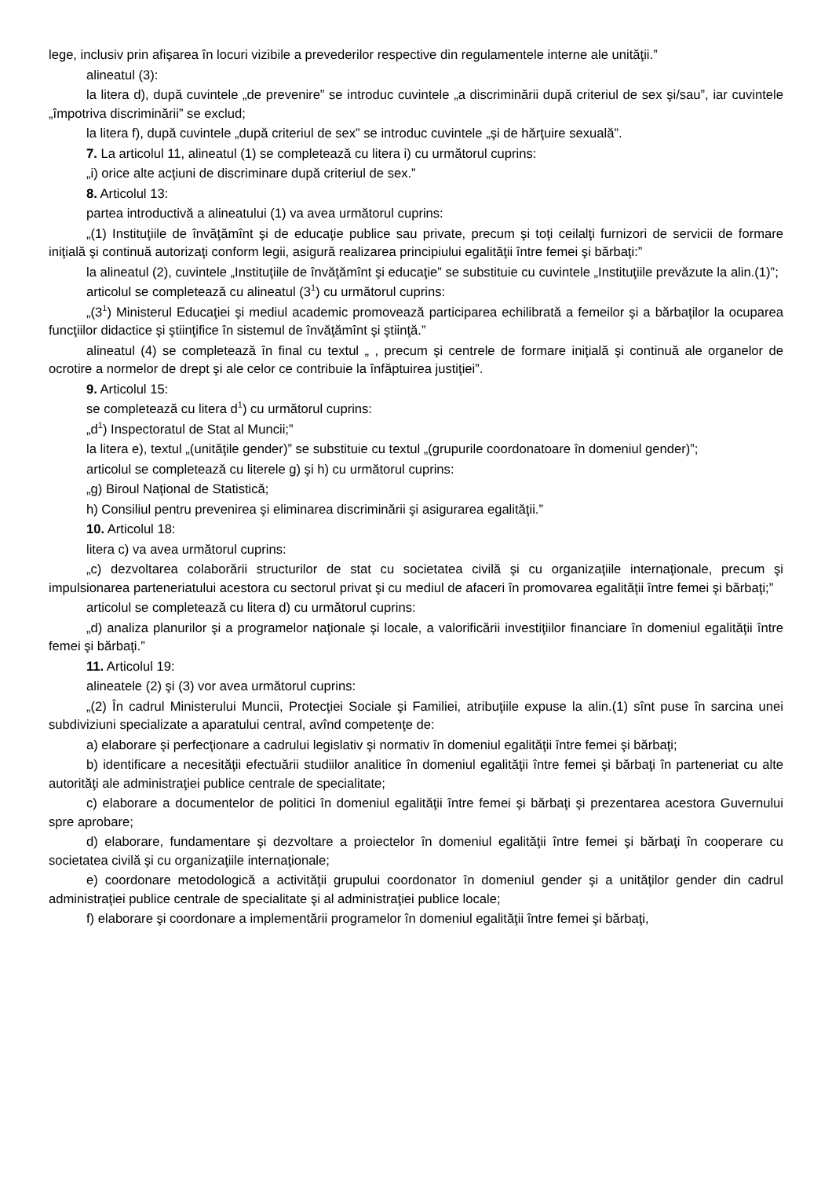lege, inclusiv prin afişarea în locuri vizibile a prevederilor respective din regulamentele interne ale unităţii.”
alineatul (3):
la litera d), după cuvintele „de prevenire” se introduc cuvintele „a discriminării după criteriul de sex şi/sau”, iar cuvintele „împotriva discriminării” se exclud;
la litera f), după cuvintele „după criteriul de sex” se introduc cuvintele „şi de hărţuire sexuală”.
7. La articolul 11, alineatul (1) se completează cu litera i) cu următorul cuprins:
„i) orice alte acţiuni de discriminare după criteriul de sex.”
8. Articolul 13:
partea introductivă a alineatului (1) va avea următorul cuprins:
„(1) Instituţiile de învăţămînt şi de educaţie publice sau private, precum şi toţi ceilalţi furnizori de servicii de formare iniţială şi continuă autorizaţi conform legii, asigură realizarea principiului egalităţii între femei şi bărbaţi:”
la alineatul (2), cuvintele „Instituţiile de învăţămînt şi educaţie” se substituie cu cuvintele „Instituţiile prevăzute la alin.(1)”;
articolul se completează cu alineatul (3<sup>1</sup>) cu următorul cuprins:
„(3<sup>1</sup>) Ministerul Educaţiei şi mediul academic promovează participarea echilibrată a femeilor şi a bărbaţilor la ocuparea funcţiilor didactice şi ştiinţifice în sistemul de învăţămînt şi ştiinţă.”
alineatul (4) se completează în final cu textul „ , precum şi centrele de formare iniţială şi continuă ale organelor de ocrotire a normelor de drept şi ale celor ce contribuie la înfăptuirea justiţiei”.
9. Articolul 15:
se completează cu litera d<sup>1</sup>) cu următorul cuprins:
„d<sup>1</sup>) Inspectoratul de Stat al Muncii;”
la litera e), textul „(unităţile gender)” se substituie cu textul „(grupurile coordonatoare în domeniul gender)”;
articolul se completează cu literele g) şi h) cu următorul cuprins:
„g) Biroul Naţional de Statistică;
h) Consiliul pentru prevenirea şi eliminarea discriminării şi asigurarea egalităţii.”
10. Articolul 18:
litera c) va avea următorul cuprins:
„c) dezvoltarea colaborării structurilor de stat cu societatea civilă şi cu organizaţiile internaţionale, precum şi impulsionarea parteneriatului acestora cu sectorul privat şi cu mediul de afaceri în promovarea egalităţii între femei şi bărbaţi;”
articolul se completează cu litera d) cu următorul cuprins:
„d) analiza planurilor şi a programelor naţionale şi locale, a valorificării investiţiilor financiare în domeniul egalităţii între femei şi bărbaţi.”
11. Articolul 19:
alineatele (2) şi (3) vor avea următorul cuprins:
„(2) În cadrul Ministerului Muncii, Protecţiei Sociale şi Familiei, atribuţiile expuse la alin.(1) sînt puse în sarcina unei subdiviziuni specializate a aparatului central, avînd competenţe de:
a) elaborare şi perfecţionare a cadrului legislativ şi normativ în domeniul egalităţii între femei şi bărbaţi;
b) identificare a necesităţii efectuării studiilor analitice în domeniul egalităţii între femei şi bărbaţi în parteneriat cu alte autorităţi ale administraţiei publice centrale de specialitate;
c) elaborare a documentelor de politici în domeniul egalităţii între femei şi bărbaţi şi prezentarea acestora Guvernului spre aprobare;
d) elaborare, fundamentare şi dezvoltare a proiectelor în domeniul egalităţii între femei şi bărbaţi în cooperare cu societatea civilă şi cu organizaţiile internaţionale;
e) coordonare metodologică a activităţii grupului coordonator în domeniul gender şi a unităţilor gender din cadrul administraţiei publice centrale de specialitate şi al administraţiei publice locale;
f) elaborare şi coordonare a implementării programelor în domeniul egalităţii între femei şi bărbaţi,